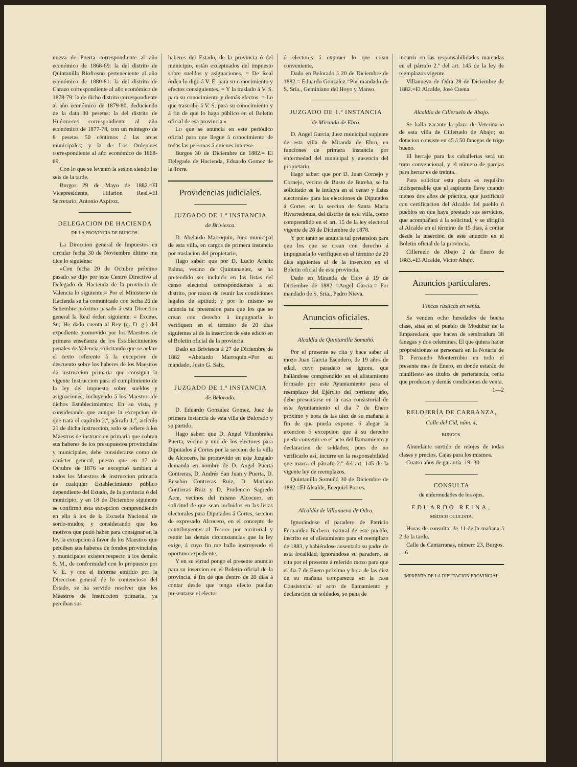nueva de Puerta correspondiente al año económico de 1868-69: la del distrito de Quintanilla Riofresno perteneciente al año económico de 1880-81: la del distrito de Carazo correspondiente al año económico de 1878-79: la de dicho distrito correspondiente al año económico de 1879-80, deduciendo de la data 30 pesetas: la del distrito de Huérmeces correspondiente al año económico de 1877-78, con un reintegro de 8 pesetas 50 céntimos á las arcas municipales; y la de Los Ordejones correspondiente al año económico de 1868-69.
Con lo que se levantó la sesion siendo las seis de la tarde.
Burgos 29 de Mayo de 1882.=El Vicepresidente, Hilarion Real.=El Secretario, Antonio Azpiroz.
DELEGACION DE HACIENDA
DE LA PROVINCIA DE BURGOS.
La Direccion general de Impuestos en circular fecha 30 de Noviembre último me dice lo siguiente:
«Con fecha 20 de Octubre próximo pasado se dijo por este Centro Directivo al Delegado de Hacienda de la provincia de Valencia lo siguiente:= Por el Ministerio de Hacienda se ha comunicado con fecha 26 de Setiembre próximo pasado á esta Direccion general la Real órden siguiente: = Excmo. Sr.: He dado cuenta al Rey (q. D. g.) del expediente promovido por los Maestros de primera enseñanza de los Establecimientos penales de Valencia solicitando que se aclare el texto referente á la excepcion de descuento sobre los haberes de los Maestros de instruccion primaria que consigna la vigente Instruccion para el cumplimiento de la ley del impuesto sobre sueldos y asignaciones, incluyendo á los Maestros de dichos Establecimientos: En su vista, y considerando que aunque la excepcion de que trata el capítulo 2.º, párrafo 1.º, artículo 21 de dicha Instruccion, solo se refiere á los Maestros de instruccion primaria que cobran sus haberes de los presupuestos provinciales y municipales, debe considerarse como de carácter general, puesto que en 17 de Octubre de 1876 se exceptuó tambien á todos los Maestros de instruccion primaria de cualquier Establecimiento público dependiente del Estado, de la provincia ó del municipio, y en 18 de Diciembre siguiente se confirmó esta excepcion comprendiendo en ella á los de la Escuela Nacional de sordo-mudos; y considerando que los motivos que pudo haber para consignar en la ley la excepcion á favor de los Maestros que perciben sus haberes de fondos provinciales y municipales existen respecto á los demás: S. M., de conformidad con lo propuesto por V. E. y con el informe emitido por la Direccion general de lo contencioso del Estado, se ha servido resolver que los Maestros de Instruccion primaria, ya perciban sus
haberes del Estado, de la provincia ó del municipio, están exceptuados del impuesto sobre sueldos y asignaciones. = De Real órden lo digo á V. E. para su conocimiento y efectos consiguientes. = Y la traslado á V. S. para su conocimiento y demás efectos. = Lo que trascribo á V. S. para su conocimiento y á fin de que lo haga público en el Boletin oficial de esa provincia.»
Lo que se anuncia en este periódico oficial para que llegue á conocimiento de todas las personas á quienes interese.
Burgos 30 de Diciembre de 1882.= El Delegado de Hacienda, Eduardo Gomez de la Torre.
Providencias judiciales.
JUZGADO DE 1.ª INSTANCIA
de Briviesca.
D. Abelardo Marroquin, Juez municipal de esta villa, en cargos de primera instancia por traslacion del propietario,
Hago saber: que por D. Lucio Arnaiz Palma, vecino de Quintanaelez, se ha pretendido ser incluido en las listas del censo electoral correspondientes á su distrito, por razon de reunir las condiciones legales de aptitud; y por lo mismo se anuncia tal pretension para que los que se crean con derecho á impugnarla lo verifiquen en el término de 20 dias siguientes al de la insercion de este edicto en el Boletin oficial de la provincia.
Dado en Briviesca á 27 de Diciembre de 1882 =Abelardo Marroquin.=Por su mandado, Justo G. Saiz.
JUZGADO DE 1.ª INSTANCIA
de Belorado.
D. Eduardo Gonzalez Gomez, Juez de primera instancia de esta villa de Belorado y su partido,
Hago saber: que D. Angel Vilumbrales Puerta, vecino y uno de los electores para Diputados á Cortes por la seccion de la villa de Alcocero, ha promovido en este Juzgado demanda en nombre de D. Angel Puerta Contreras, D. Andrés San Juan y Puerta, D. Eusebio Contreras Ruiz, D. Mariano Contreras Ruiz y D. Prudencio Sagredo Arce, vecinos del mismo Alcocero, en solicitud de que sean incluidos en las listas electorales para Diputados á Cortes, seccion de expresado Alcocero, en el concepto de contribuyentes al Tesoro por territorial y reunir las demás circunstancias que la ley exige, á cuyo fin me hallo instruyendo el oportuno expediente.
Y en su virtud pongo el presente anuncio para su insercion en el Boletin oficial de la provincia, á fin de que dentro de 20 dias á contar desde que tenga efecto puedan presentarse el elector
ó electores á exponer lo que crean conveniente.
Dado en Belorado á 20 de Diciembre de 1882.= Eduardo Gonzalez.=Por mandado de S. Sría., Geminiano del Hoyo y Manso.
JUZGADO DE 1.ª INSTANCIA
de Miranda de Ebro.
D. Angel Garcia, Juez municipal suplente de esta villa de Miranda de Ebro, en funciones de primera instancia por enfermedad del municipal y ausencia del propietario,
Hago saber: que por D. Juan Cornejo y Cornejo, vecino de Busto de Bureba, se ha solicitado se le incluya en el censo y listas electorales para las elecciones de Diputados á Cortes en la seccion de Santa Maria Rivarredonda, del distrito de esta villa, como comprendido en el art. 15 de la ley electoral vigente de 28 de Diciembre de 1878.
Y por tanto se anuncia tal pretension para que los que se crean con derecho á impugnarla lo verifiquen en el término de 20 dias siguientes al de la insercion en el Boletin oficial de esta provincia.
Dado en Miranda de Ebro á 19 de Diciembre de 1882 =Angel Garcia.= Por mandado de S. Sria., Pedro Nieva.
Anuncios oficiales.
Alcaldía de Quintanilla Somuñó.
Por el presente se cita y hace saber al mozo Juan Garcia Escudero, de 19 años de edad, cuyo paradero se ignora, que hallándose comprendido en el alistamiento formado por este Ayuntamiento para el reemplazo del Ejército del corriente año, debe presentarse en la casa consistorial de este Ayuntamiento el dia 7 de Enero próximo y hora de las diez de su mañana á fin de que pueda exponer ó alegar la exencion ó excepcion que á su derecho pueda convenir en el acto del llamamiento y declaracion de soldados; pues de no verificarlo así, incurre en la responsabilidad que marca el párrafo 2.º del art. 145 de la vigente ley de reemplazos.
Quintanilla Somuñó 30 de Diciembre de 1882.=El Alcalde, Ecequiel Porres.
Alcaldía de Villanueva de Odra.
Ignorándose el paradero de Patricio Fernandez Barbero, natural de este pueblo, inscrito en el alistamiento para el reemplazo de 1883, y habiéndose ausentado su padre de esta localidad, ignorándose su paradero, se cita por el presente á referido mozo para que el dia 7 de Enero próximo y hora de las diez de su mañana comparezca en la casa Consistorial al acto de llamamiento y declaracion de soldados, so pena de
incurrir en las responsabilidades marcadas en el párrafo 2.º del art. 145 de la ley de reemplazos vigente.
Villanueva de Odra 28 de Diciembre de 1882.=El Alcalde, José Cuena.
Alcaldía de Cilleruelo de Abajo.
Se halla vacante la plaza de Veterinario de esta villa de Cilleruelo de Abajo; su dotacion consiste en 45 á 50 fanegas de trigo bueno.
El herraje para las caballerias será un trato convencional, y el número de parejas para herrar es de treinta.
Para solicitar esta plaza es requisito indispensable que el aspirante lleve cuando menos dos años de práctica, que justificará con certificacion del Alcalde del pueblo ó pueblos en que haya prestado sus servicios, que acompañará á la solicitud, y se dirigirá al Alcalde en el término de 15 dias, á contar desde la insercion de este anuncio en el Boletin oficial de la provincia.
Cilleruelo de Abajo 2 de Enero de 1883.=El Alcalde, Victor Abajo.
Anuncios particulares.
Fincas rústicas en venta.
Se venden ocho heredades de buena clase, sitas en el pueblo de Modubar de la Emparedada, que hacen de sembradura 38 fanegas y dos celemines. El que quiera hacer proposiciones se personará en la Notaría de D. Fernando Monterrubio en todo el presente mes de Enero, en donde estarán de manifiesto los títulos de pertenencia, renta que producen y demás condiciones de venta.
1—2
RELOJERÍA DE CARRANZA,
Calle del Cid, núm. 4,
BURGOS.
Abundante surtido de relojes de todas clases y precios. Cajas para los mismos.
Cuatro años de garantía. 19- 30
CONSULTA
de enfermedades de los ojos.
EDUARDO REINA,
MÉDICO OCULISTA.
Horas de consulta: de 11 de la mañana á 2 de la tarde.
Calle de Cantarranas, número 23, Burgos. —6
IMPRENTA DE LA DIPUTACION PROVINCIAL.